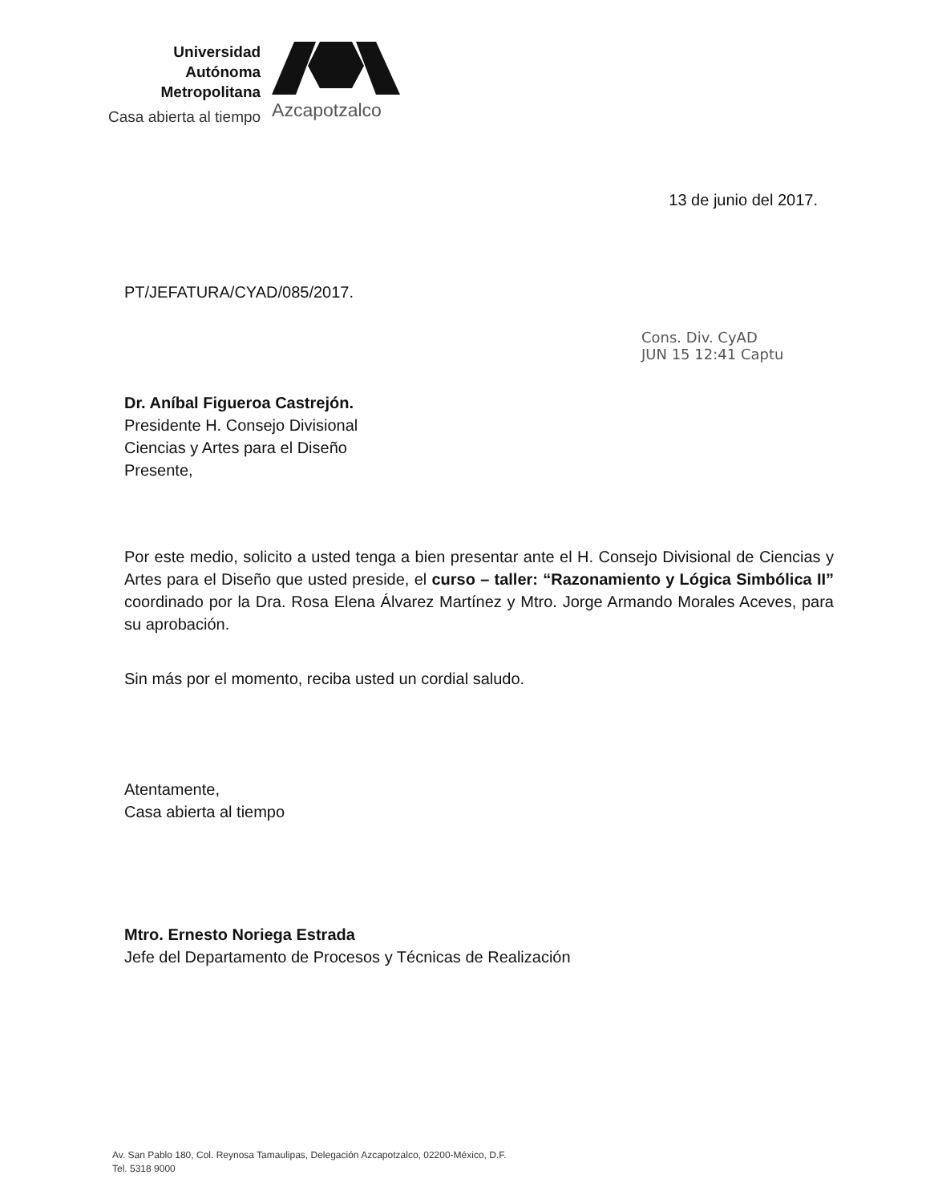Universidad
Autónoma
Metropolitana
Casa abierta al tiempo
Azcapotzalco
13 de junio del 2017.
Cons. Div. CyAD
JUN 15 12:41 Captu
PT/JEFATURA/CYAD/085/2017.
Dr. Aníbal Figueroa Castrejón.
Presidente H. Consejo Divisional
Ciencias y Artes para el Diseño
Presente,
Por este medio, solicito a usted tenga a bien presentar ante el H. Consejo Divisional de Ciencias y Artes para el Diseño que usted preside, el curso – taller: “Razonamiento y Lógica Simbólica II” coordinado por la Dra. Rosa Elena Álvarez Martínez y Mtro. Jorge Armando Morales Aceves, para su aprobación.
Sin más por el momento, reciba usted un cordial saludo.
Atentamente,
Casa abierta al tiempo
Mtro. Ernesto Noriega Estrada
Jefe del Departamento de Procesos y Técnicas de Realización
Av. San Pablo 180, Col. Reynosa Tamaulipas, Delegación Azcapotzalco, 02200-México, D.F.
Tel. 5318 9000